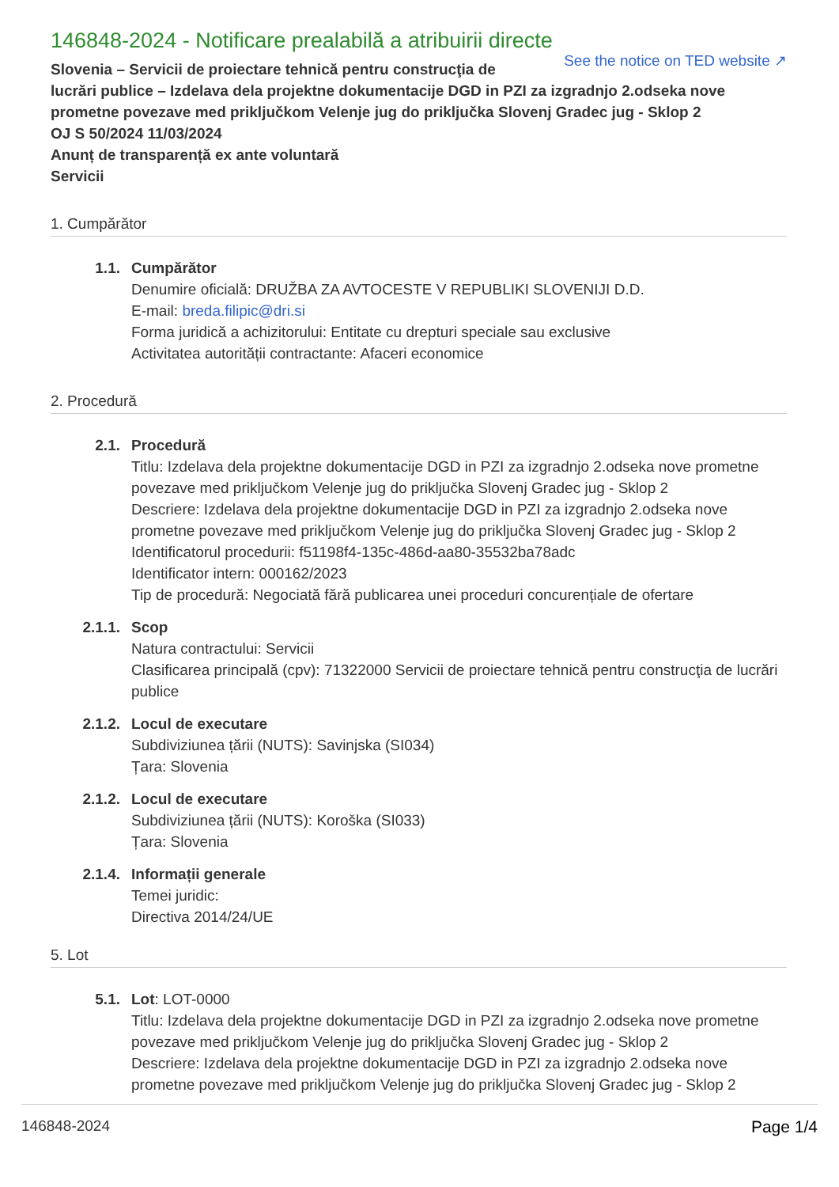146848-2024 - Notificare prealabilă a atribuirii directe
See the notice on TED website ↗
Slovenia – Servicii de proiectare tehnică pentru construcţia de
lucrări publice – Izdelava dela projektne dokumentacije DGD in PZI za izgradnjo 2.odseka nove prometne povezave med priključkom Velenje jug do priključka Slovenj Gradec jug - Sklop 2
OJ S 50/2024 11/03/2024
Anunț de transparență ex ante voluntară
Servicii
1. Cumpărător
1.1. Cumpărător
Denumire oficială: DRUŽBA ZA AVTOCESTE V REPUBLIKI SLOVENIJI D.D.
E-mail: breda.filipic@dri.si
Forma juridică a achizitorului: Entitate cu drepturi speciale sau exclusive
Activitatea autorității contractante: Afaceri economice
2. Procedură
2.1. Procedură
Titlu: Izdelava dela projektne dokumentacije DGD in PZI za izgradnjo 2.odseka nove prometne povezave med priključkom Velenje jug do priključka Slovenj Gradec jug - Sklop 2
Descriere: Izdelava dela projektne dokumentacije DGD in PZI za izgradnjo 2.odseka nove prometne povezave med priključkom Velenje jug do priključka Slovenj Gradec jug - Sklop 2
Identificatorul procedurii: f51198f4-135c-486d-aa80-35532ba78adc
Identificator intern: 000162/2023
Tip de procedură: Negociată fără publicarea unei proceduri concurențiale de ofertare
2.1.1. Scop
Natura contractului: Servicii
Clasificarea principală (cpv): 71322000 Servicii de proiectare tehnică pentru construcţia de lucrări publice
2.1.2. Locul de executare
Subdiviziunea țării (NUTS): Savinjska (SI034)
Țara: Slovenia
2.1.2. Locul de executare
Subdiviziunea țării (NUTS): Koroška (SI033)
Țara: Slovenia
2.1.4. Informații generale
Temei juridic:
Directiva 2014/24/UE
5. Lot
5.1. Lot: LOT-0000
Titlu: Izdelava dela projektne dokumentacije DGD in PZI za izgradnjo 2.odseka nove prometne povezave med priključkom Velenje jug do priključka Slovenj Gradec jug - Sklop 2
Descriere: Izdelava dela projektne dokumentacije DGD in PZI za izgradnjo 2.odseka nove prometne povezave med priključkom Velenje jug do priključka Slovenj Gradec jug - Sklop 2
146848-2024 Page 1/4